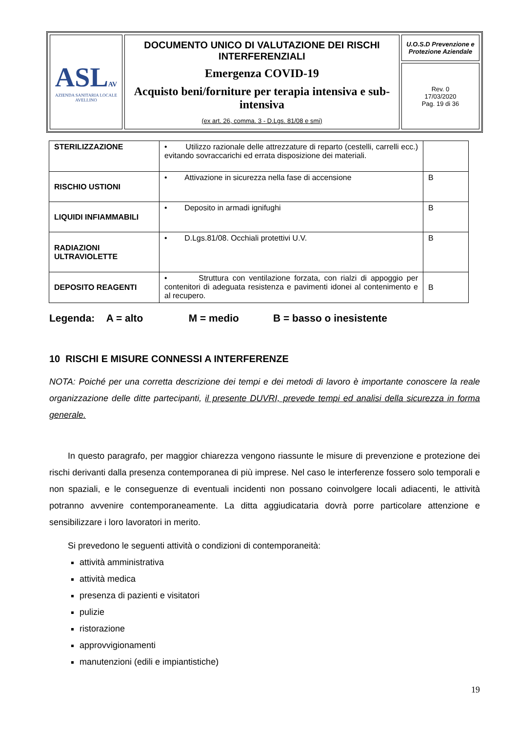| ASL AV AZIENDA SANITARIA LOCALE AVELLINO | DOCUMENTO UNICO DI VALUTAZIONE DEI RISCHI INTERFERENZIALI Emergenza COVID-19 Acquisto beni/forniture per terapia intensiva e sub-intensiva (ex art. 26, comma. 3 - D.Lgs. 81/08 e smi) | U.O.S.D Prevenzione e Protezione Aziendale |
| | | Rev. 0 17/03/2020 Pag. 19 di 36 |
| STERILIZZAZIONE | • Utilizzo razionale delle attrezzature di reparto (cestelli, carrelli ecc.) evitando sovraccarichi ed errata disposizione dei materiali. | |
| RISCHIO USTIONI | • Attivazione in sicurezza nella fase di accensione | B |
| LIQUIDI INFIAMMABILI | • Deposito in armadi ignifughi | B |
| RADIAZIONI ULTRAVIOLETTE | • D.Lgs.81/08. Occhiali protettivi U.V. | B |
| DEPOSITO REAGENTI | • Struttura con ventilazione forzata, con rialzi di appoggio per contenitori di adeguata resistenza e pavimenti idonei al contenimento e al recupero. | B |
Legenda: A = alto M = medio B = basso o inesistente
10 RISCHI E MISURE CONNESSI A INTERFERENZE
NOTA: Poiché per una corretta descrizione dei tempi e dei metodi di lavoro è importante conoscere la reale organizzazione delle ditte partecipanti, il presente DUVRI, prevede tempi ed analisi della sicurezza in forma generale.
In questo paragrafo, per maggior chiarezza vengono riassunte le misure di prevenzione e protezione dei rischi derivanti dalla presenza contemporanea di più imprese. Nel caso le interferenze fossero solo temporali e non spaziali, e le conseguenze di eventuali incidenti non possano coinvolgere locali adiacenti, le attività potranno avvenire contemporaneamente. La ditta aggiudicataria dovrà porre particolare attenzione e sensibilizzare i loro lavoratori in merito.
Si prevedono le seguenti attività o condizioni di contemporaneità:
attività amministrativa
attività medica
presenza di pazienti e visitatori
pulizie
ristorazione
approvvigionamenti
manutenzioni (edili e impiantistiche)
19